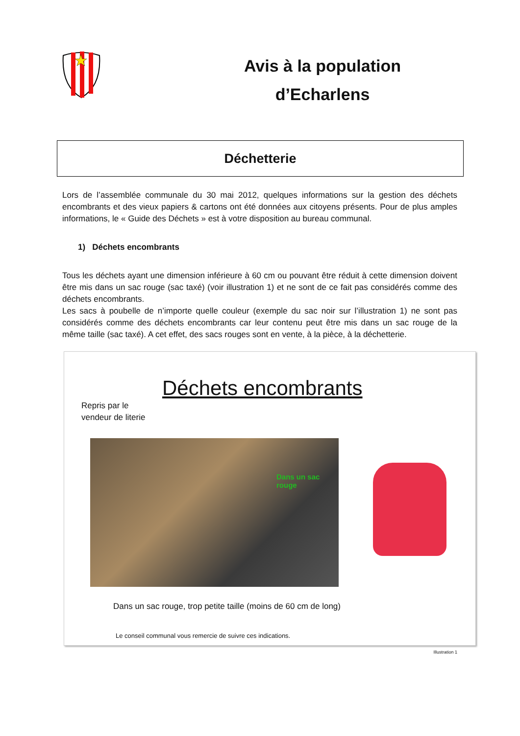Avis à la population
d’Echarlens
Déchetterie
Lors de l’assemblée communale du 30 mai 2012, quelques informations sur la gestion des déchets encombrants et des vieux papiers & cartons ont été données aux citoyens présents. Pour de plus amples informations, le « Guide des Déchets » est à votre disposition au bureau communal.
1) Déchets encombrants
Tous les déchets ayant une dimension inférieure à 60 cm ou pouvant être réduit à cette dimension doivent être mis dans un sac rouge (sac taxé) (voir illustration 1) et ne sont de ce fait pas considérés comme des déchets encombrants.
Les sacs à poubelle de n’importe quelle couleur (exemple du sac noir sur l’illustration 1) ne sont pas considérés comme des déchets encombrants car leur contenu peut être mis dans un sac rouge de la même taille (sac taxé). A cet effet, des sacs rouges sont en vente, à la pièce, à la déchetterie.
Déchets encombrants
Repris par le
vendeur de literie
Dans un sac rouge
Dans un sac rouge, trop petite taille (moins de 60 cm de long)
Le conseil communal vous remercie de suivre ces indications.
Illustration 1